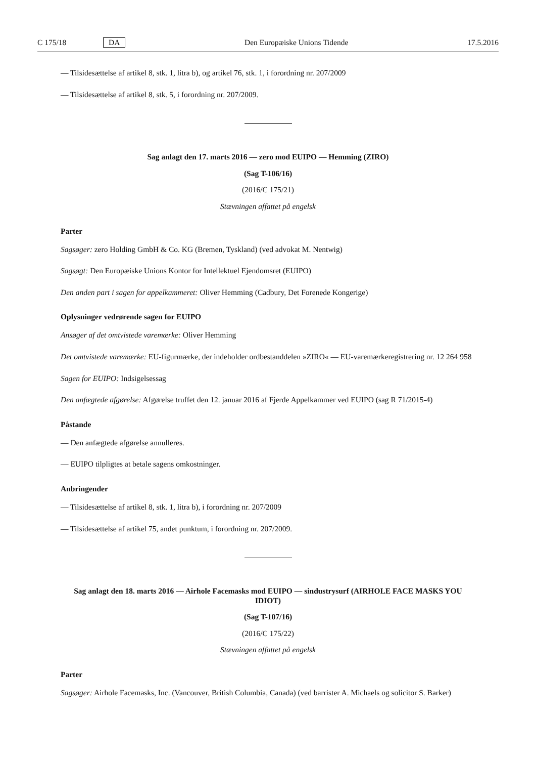C 175/18 DA Den Europæiske Unions Tidende 17.5.2016
— Tilsidesættelse af artikel 8, stk. 1, litra b), og artikel 76, stk. 1, i forordning nr. 207/2009
— Tilsidesættelse af artikel 8, stk. 5, i forordning nr. 207/2009.
Sag anlagt den 17. marts 2016 — zero mod EUIPO — Hemming (ZIRO)
(Sag T-106/16)
(2016/C 175/21)
Stævningen affattet på engelsk
Parter
Sagsøger: zero Holding GmbH & Co. KG (Bremen, Tyskland) (ved advokat M. Nentwig)
Sagsøgt: Den Europæiske Unions Kontor for Intellektuel Ejendomsret (EUIPO)
Den anden part i sagen for appelkammeret: Oliver Hemming (Cadbury, Det Forenede Kongerige)
Oplysninger vedrørende sagen for EUIPO
Ansøger af det omtvistede varemærke: Oliver Hemming
Det omtvistede varemærke: EU-figurmærke, der indeholder ordbestanddelen »ZIRO« — EU-varemærkeregistrering nr. 12 264 958
Sagen for EUIPO: Indsigelsessag
Den anfægtede afgørelse: Afgørelse truffet den 12. januar 2016 af Fjerde Appelkammer ved EUIPO (sag R 71/2015-4)
Påstande
— Den anfægtede afgørelse annulleres.
— EUIPO tilpligtes at betale sagens omkostninger.
Anbringender
— Tilsidesættelse af artikel 8, stk. 1, litra b), i forordning nr. 207/2009
— Tilsidesættelse af artikel 75, andet punktum, i forordning nr. 207/2009.
Sag anlagt den 18. marts 2016 — Airhole Facemasks mod EUIPO — sindustrysurf (AIRHOLE FACE MASKS YOU IDIOT)
(Sag T-107/16)
(2016/C 175/22)
Stævningen affattet på engelsk
Parter
Sagsøger: Airhole Facemasks, Inc. (Vancouver, British Columbia, Canada) (ved barrister A. Michaels og solicitor S. Barker)